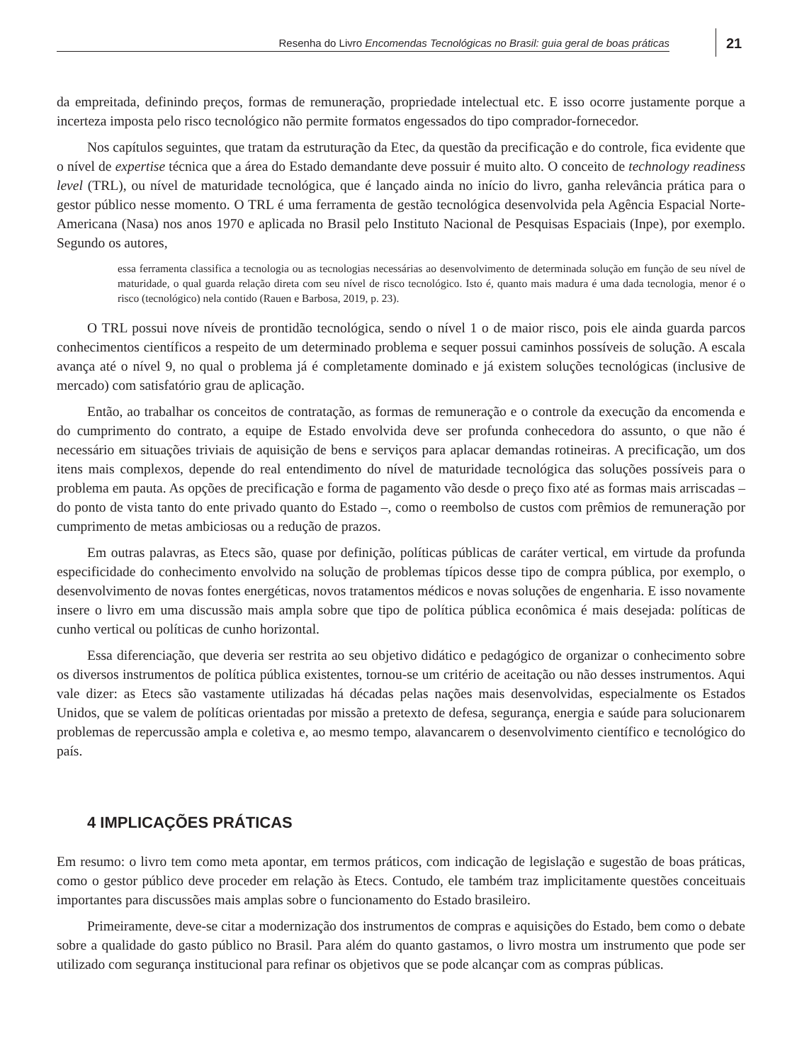Resenha do Livro Encomendas Tecnológicas no Brasil: guia geral de boas práticas 21
da empreitada, definindo preços, formas de remuneração, propriedade intelectual etc. E isso ocorre justamente porque a incerteza imposta pelo risco tecnológico não permite formatos engessados do tipo comprador-fornecedor.
Nos capítulos seguintes, que tratam da estruturação da Etec, da questão da precificação e do controle, fica evidente que o nível de expertise técnica que a área do Estado demandante deve possuir é muito alto. O conceito de technology readiness level (TRL), ou nível de maturidade tecnológica, que é lançado ainda no início do livro, ganha relevância prática para o gestor público nesse momento. O TRL é uma ferramenta de gestão tecnológica desenvolvida pela Agência Espacial Norte-Americana (Nasa) nos anos 1970 e aplicada no Brasil pelo Instituto Nacional de Pesquisas Espaciais (Inpe), por exemplo. Segundo os autores,
essa ferramenta classifica a tecnologia ou as tecnologias necessárias ao desenvolvimento de determinada solução em função de seu nível de maturidade, o qual guarda relação direta com seu nível de risco tecnológico. Isto é, quanto mais madura é uma dada tecnologia, menor é o risco (tecnológico) nela contido (Rauen e Barbosa, 2019, p. 23).
O TRL possui nove níveis de prontidão tecnológica, sendo o nível 1 o de maior risco, pois ele ainda guarda parcos conhecimentos científicos a respeito de um determinado problema e sequer possui caminhos possíveis de solução. A escala avança até o nível 9, no qual o problema já é completamente dominado e já existem soluções tecnológicas (inclusive de mercado) com satisfatório grau de aplicação.
Então, ao trabalhar os conceitos de contratação, as formas de remuneração e o controle da execução da encomenda e do cumprimento do contrato, a equipe de Estado envolvida deve ser profunda conhecedora do assunto, o que não é necessário em situações triviais de aquisição de bens e serviços para aplacar demandas rotineiras. A precificação, um dos itens mais complexos, depende do real entendimento do nível de maturidade tecnológica das soluções possíveis para o problema em pauta. As opções de precificação e forma de pagamento vão desde o preço fixo até as formas mais arriscadas – do ponto de vista tanto do ente privado quanto do Estado –, como o reembolso de custos com prêmios de remuneração por cumprimento de metas ambiciosas ou a redução de prazos.
Em outras palavras, as Etecs são, quase por definição, políticas públicas de caráter vertical, em virtude da profunda especificidade do conhecimento envolvido na solução de problemas típicos desse tipo de compra pública, por exemplo, o desenvolvimento de novas fontes energéticas, novos tratamentos médicos e novas soluções de engenharia. E isso novamente insere o livro em uma discussão mais ampla sobre que tipo de política pública econômica é mais desejada: políticas de cunho vertical ou políticas de cunho horizontal.
Essa diferenciação, que deveria ser restrita ao seu objetivo didático e pedagógico de organizar o conhecimento sobre os diversos instrumentos de política pública existentes, tornou-se um critério de aceitação ou não desses instrumentos. Aqui vale dizer: as Etecs são vastamente utilizadas há décadas pelas nações mais desenvolvidas, especialmente os Estados Unidos, que se valem de políticas orientadas por missão a pretexto de defesa, segurança, energia e saúde para solucionarem problemas de repercussão ampla e coletiva e, ao mesmo tempo, alavancarem o desenvolvimento científico e tecnológico do país.
4 IMPLICAÇÕES PRÁTICAS
Em resumo: o livro tem como meta apontar, em termos práticos, com indicação de legislação e sugestão de boas práticas, como o gestor público deve proceder em relação às Etecs. Contudo, ele também traz implicitamente questões conceituais importantes para discussões mais amplas sobre o funcionamento do Estado brasileiro.
Primeiramente, deve-se citar a modernização dos instrumentos de compras e aquisições do Estado, bem como o debate sobre a qualidade do gasto público no Brasil. Para além do quanto gastamos, o livro mostra um instrumento que pode ser utilizado com segurança institucional para refinar os objetivos que se pode alcançar com as compras públicas.